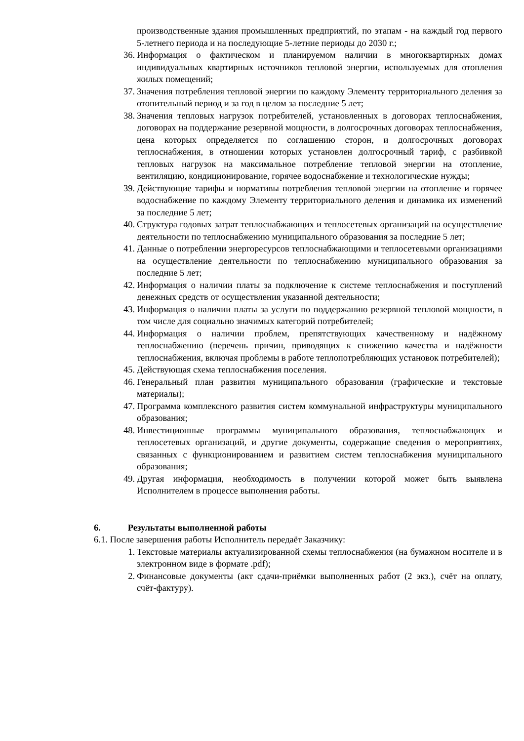производственные здания промышленных предприятий, по этапам - на каждый год первого 5-летнего периода и на последующие 5-летние периоды до 2030 г.;
36. Информация о фактическом и планируемом наличии в многоквартирных домах индивидуальных квартирных источников тепловой энергии, используемых для отопления жилых помещений;
37. Значения потребления тепловой энергии по каждому Элементу территориального деления за отопительный период и за год в целом за последние 5 лет;
38. Значения тепловых нагрузок потребителей, установленных в договорах теплоснабжения, договорах на поддержание резервной мощности, в долгосрочных договорах теплоснабжения, цена которых определяется по соглашению сторон, и долгосрочных договорах теплоснабжения, в отношении которых установлен долгосрочный тариф, с разбивкой тепловых нагрузок на максимальное потребление тепловой энергии на отопление, вентиляцию, кондиционирование, горячее водоснабжение и технологические нужды;
39. Действующие тарифы и нормативы потребления тепловой энергии на отопление и горячее водоснабжение по каждому Элементу территориального деления и динамика их изменений за последние 5 лет;
40. Структура годовых затрат теплоснабжающих и теплосетевых организаций на осуществление деятельности по теплоснабжению муниципального образования за последние 5 лет;
41. Данные о потреблении энергоресурсов теплоснабжающими и теплосетевыми организациями на осуществление деятельности по теплоснабжению муниципального образования за последние 5 лет;
42. Информация о наличии платы за подключение к системе теплоснабжения и поступлений денежных средств от осуществления указанной деятельности;
43. Информация о наличии платы за услуги по поддержанию резервной тепловой мощности, в том числе для социально значимых категорий потребителей;
44. Информация о наличии проблем, препятствующих качественному и надёжному теплоснабжению (перечень причин, приводящих к снижению качества и надёжности теплоснабжения, включая проблемы в работе теплопотребляющих установок потребителей);
45. Действующая схема теплоснабжения поселения.
46. Генеральный план развития муниципального образования (графические и текстовые материалы);
47. Программа комплексного развития систем коммунальной инфраструктуры муниципального образования;
48. Инвестиционные программы муниципального образования, теплоснабжающих и теплосетевых организаций, и другие документы, содержащие сведения о мероприятиях, связанных с функционированием и развитием систем теплоснабжения муниципального образования;
49. Другая информация, необходимость в получении которой может быть выявлена Исполнителем в процессе выполнения работы.
6. Результаты выполненной работы
6.1. После завершения работы Исполнитель передаёт Заказчику:
1. Текстовые материалы актуализированной схемы теплоснабжения (на бумажном носителе и в электронном виде в формате .pdf);
2. Финансовые документы (акт сдачи-приёмки выполненных работ (2 экз.), счёт на оплату, счёт-фактуру).